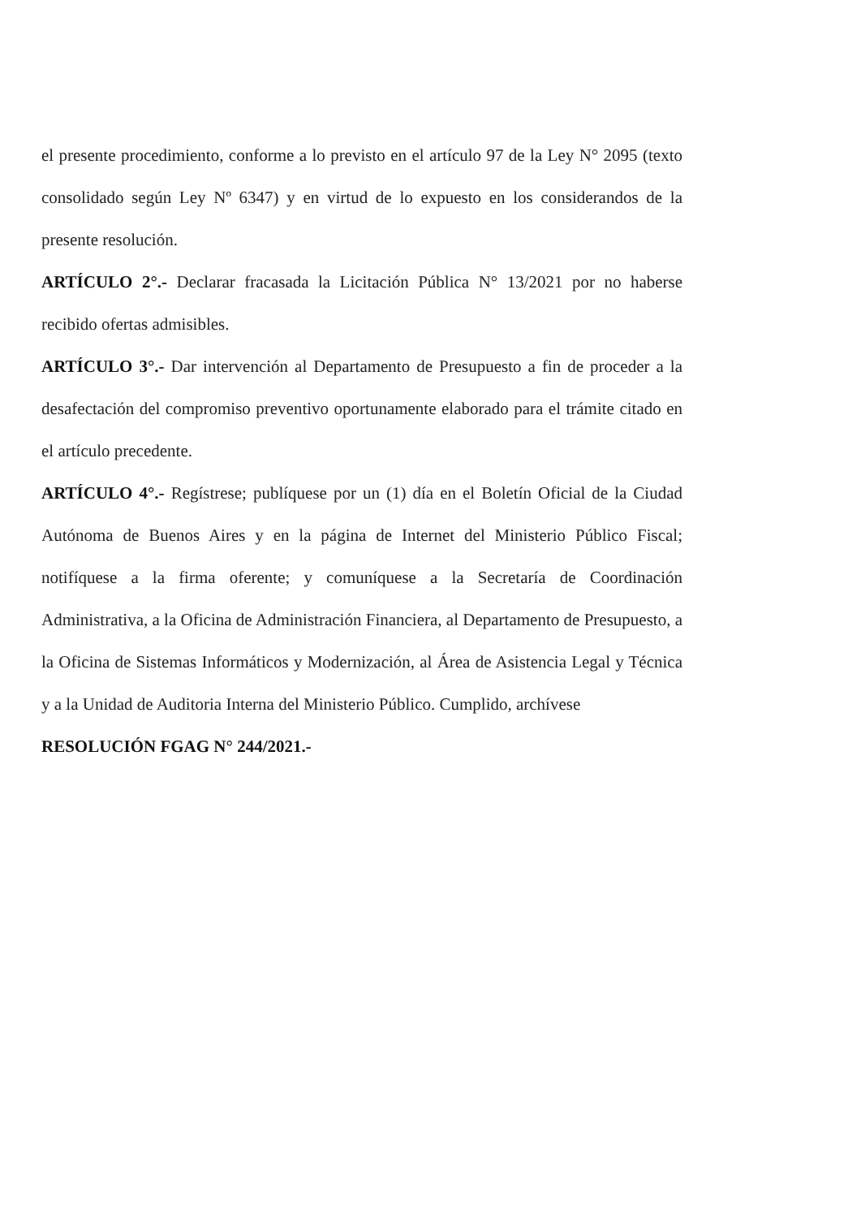el presente procedimiento, conforme a lo previsto en el artículo 97 de la Ley N° 2095 (texto consolidado según Ley Nº 6347) y en virtud de lo expuesto en los considerandos de la presente resolución.
ARTÍCULO 2°.- Declarar fracasada la Licitación Pública N° 13/2021 por no haberse recibido ofertas admisibles.
ARTÍCULO 3°.- Dar intervención al Departamento de Presupuesto a fin de proceder a la desafectación del compromiso preventivo oportunamente elaborado para el trámite citado en el artículo precedente.
ARTÍCULO 4°.- Regístrese; publíquese por un (1) día en el Boletín Oficial de la Ciudad Autónoma de Buenos Aires y en la página de Internet del Ministerio Público Fiscal; notifíquese a la firma oferente; y comuníquese a la Secretaría de Coordinación Administrativa, a la Oficina de Administración Financiera, al Departamento de Presupuesto, a la Oficina de Sistemas Informáticos y Modernización, al Área de Asistencia Legal y Técnica y a la Unidad de Auditoria Interna del Ministerio Público. Cumplido, archívese
RESOLUCIÓN FGAG N° 244/2021.-